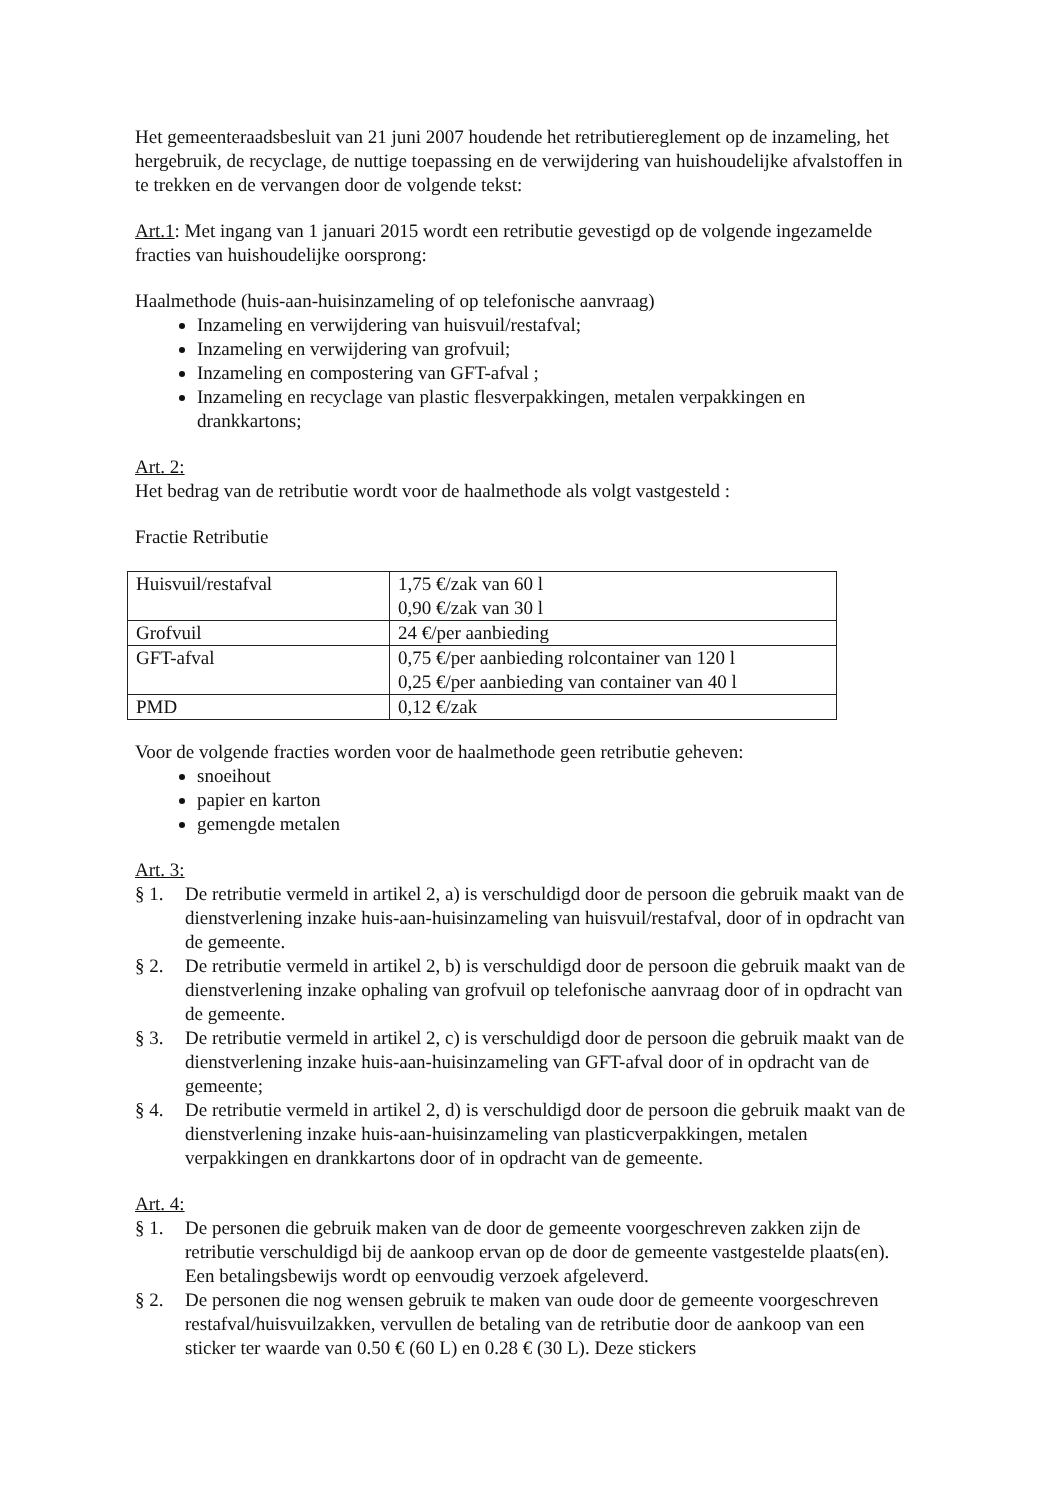Het gemeenteraadsbesluit van 21 juni 2007 houdende het retributiereglement op de inzameling, het hergebruik, de recyclage, de nuttige toepassing en de verwijdering van huishoudelijke afvalstoffen in te trekken en de vervangen door de volgende tekst:
Art.1: Met ingang van 1 januari 2015 wordt een retributie gevestigd op de volgende ingezamelde fracties van huishoudelijke oorsprong:
Haalmethode (huis-aan-huisinzameling of op telefonische aanvraag)
Inzameling en verwijdering van huisvuil/restafval;
Inzameling en verwijdering van grofvuil;
Inzameling en compostering van GFT-afval ;
Inzameling en recyclage van plastic flesverpakkingen, metalen verpakkingen en drankkartons;
Art. 2:
Het bedrag van de retributie wordt voor de haalmethode als volgt vastgesteld :
Fractie Retributie
| Huisvuil/restafval | 1,75 €/zak van 60 l 0,90 €/zak van 30 l |
| Grofvuil | 24 €/per aanbieding |
| GFT-afval | 0,75 €/per aanbieding rolcontainer van 120 l 0,25 €/per aanbieding van container van 40 l |
| PMD | 0,12 €/zak |
Voor de volgende fracties worden voor de haalmethode geen retributie geheven:
snoeihout
papier en karton
gemengde metalen
Art. 3:
§ 1. De retributie vermeld in artikel 2, a) is verschuldigd door de persoon die gebruik maakt van de dienstverlening inzake huis-aan-huisinzameling van huisvuil/restafval, door of in opdracht van de gemeente.
§ 2. De retributie vermeld in artikel 2, b) is verschuldigd door de persoon die gebruik maakt van de dienstverlening inzake ophaling van grofvuil op telefonische aanvraag door of in opdracht van de gemeente.
§ 3. De retributie vermeld in artikel 2, c) is verschuldigd door de persoon die gebruik maakt van de dienstverlening inzake huis-aan-huisinzameling van GFT-afval door of in opdracht van de gemeente;
§ 4. De retributie vermeld in artikel 2, d) is verschuldigd door de persoon die gebruik maakt van de dienstverlening inzake huis-aan-huisinzameling van plasticverpakkingen, metalen verpakkingen en drankkartons door of in opdracht van de gemeente.
Art. 4:
§ 1. De personen die gebruik maken van de door de gemeente voorgeschreven zakken zijn de retributie verschuldigd bij de aankoop ervan op de door de gemeente vastgestelde plaats(en). Een betalingsbewijs wordt op eenvoudig verzoek afgeleverd.
§ 2. De personen die nog wensen gebruik te maken van oude door de gemeente voorgeschreven restafval/huisvuilzakken, vervullen de betaling van de retributie door de aankoop van een sticker ter waarde van 0.50 € (60 L) en 0.28 € (30 L). Deze stickers